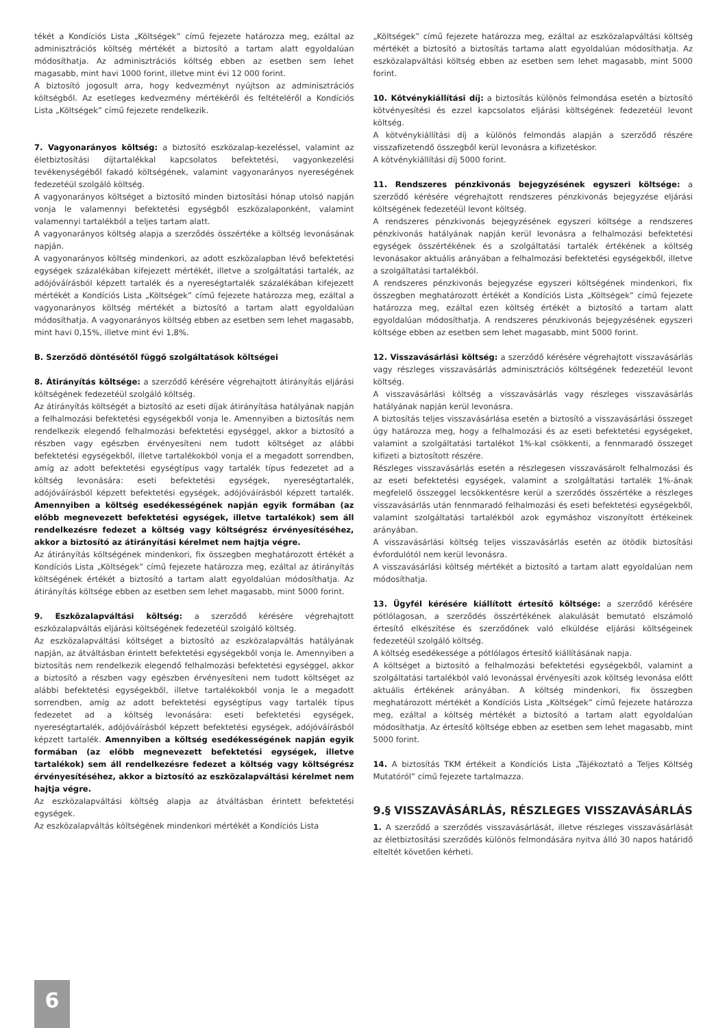tékét a Kondíciós Lista „Költségek” című fejezete határozza meg, ezáltal az adminisztrációs költség mértékét a biztosító a tartam alatt egyoldalúan módosíthatja. Az adminisztrációs költség ebben az esetben sem lehet magasabb, mint havi 1000 forint, illetve mint évi 12 000 forint.
A biztosító jogosult arra, hogy kedvezményt nyújtson az adminisztrációs költségből. Az esetleges kedvezmény mértékéről és feltételéről a Kondíciós Lista „Költségek” című fejezete rendelkezik.
7. Vagyonarányos költség: a biztosító eszközalap-kezeléssel, valamint az életbiztosítási díjtartalékkal kapcsolatos befektetési, vagyonkezelési tevékenységéből fakadó költségének, valamint vagyonarányos nyereségének fedezetéül szolgáló költség.
A vagyonarányos költséget a biztosító minden biztosítási hónap utolsó napján vonja le valamennyi befektetési egységből eszközalaponként, valamint valamennyi tartalékból a teljes tartam alatt.
A vagyonarányos költség alapja a szerződés összértéke a költség levonásának napján.
A vagyonarányos költség mindenkori, az adott eszközalapban lévő befektetési egységek százalékában kifejezett mértékét, illetve a szolgáltatási tartalék, az adójóváírásból képzett tartalék és a nyereségtartalék százalékában kifejezett mértékét a Kondíciós Lista „Költségek” című fejezete határozza meg, ezáltal a vagyonarányos költség mértékét a biztosító a tartam alatt egyoldalúan módosíthatja. A vagyonarányos költség ebben az esetben sem lehet magasabb, mint havi 0,15%, illetve mint évi 1,8%.
B. Szerződő döntésétől függő szolgáltatások költségei
8. Átirányítás költsége: a szerződő kérésére végrehajtott átirányítás eljárási költségének fedezetéül szolgáló költség.
Az átirányítás költségét a biztosító az eseti díjak átirányítása hatályának napján a felhalmozási befektetési egységekből vonja le. Amennyiben a biztosítás nem rendelkezik elegendő felhalmozási befektetési egységgel, akkor a biztosító a részben vagy egészben érvényesíteni nem tudott költséget az alábbi befektetési egységekből, illetve tartalékokból vonja el a megadott sorrendben, amíg az adott befektetési egységtípus vagy tartalék típus fedezetet ad a költség levonására: eseti befektetési egységek, nyereségtartalék, adójóváírásból képzett befektetési egységek, adójóváírásból képzett tartalék. Amennyiben a költség esedékességének napján egyik formában (az előbb megnevezett befektetési egységek, illetve tartalékok) sem áll rendelkezésre fedezet a költség vagy költségrész érvényesítéséhez, akkor a biztosító az átirányítási kérelmet nem hajtja végre.
Az átirányítás költségének mindenkori, fix összegben meghatározott értékét a Kondíciós Lista „Költségek” című fejezete határozza meg, ezáltal az átirányítás költségének értékét a biztosító a tartam alatt egyoldalúan módosíthatja. Az átirányítás költsége ebben az esetben sem lehet magasabb, mint 5000 forint.
9. Eszközalapváltási költség: a szerződő kérésére végrehajtott eszközalapváltás eljárási költségének fedezetéül szolgáló költség.
Az eszközalapváltási költséget a biztosító az eszközalapváltás hatályának napján, az átváltásban érintett befektetési egységekből vonja le. Amennyiben a biztosítás nem rendelkezik elegendő felhalmozási befektetési egységgel, akkor a biztosító a részben vagy egészben érvényesíteni nem tudott költséget az alábbi befektetési egységekből, illetve tartalékokból vonja le a megadott sorrendben, amíg az adott befektetési egységtípus vagy tartalék típus fedezetet ad a költség levonására: eseti befektetési egységek, nyereségtartalék, adójóváírásból képzett befektetési egységek, adójóváírásból képzett tartalék. Amennyiben a költség esedékességének napján egyik formában (az előbb megnevezett befektetési egységek, illetve tartalékok) sem áll rendelkezésre fedezet a költség vagy költségrész érvényesítéséhez, akkor a biztosító az eszközalapváltási kérelmet nem hajtja végre.
Az eszközalapváltási költség alapja az átváltásban érintett befektetési egységek.
Az eszközalapváltás költségének mindenkori mértékét a Kondíciós Lista
„Költségek” című fejezete határozza meg, ezáltal az eszközalapváltási költség mértékét a biztosító a biztosítás tartama alatt egyoldalúan módosíthatja. Az eszközalapváltási költség ebben az esetben sem lehet magasabb, mint 5000 forint.
10. Kötvénykiállítási díj: a biztosítás különös felmondása esetén a biztosító kötvényesítési és ezzel kapcsolatos eljárási költségének fedezetéül levont költség.
A kötvénykiállítási díj a különös felmondás alapján a szerződő részére visszafizetendő összegből kerül levonásra a kifizetéskor.
A kötvénykiállítási díj 5000 forint.
11. Rendszeres pénzkivonás bejegyzésének egyszeri költsége: a szerződő kérésére végrehajtott rendszeres pénzkivonás bejegyzése eljárási költségének fedezetéül levont költség.
A rendszeres pénzkivonás bejegyzésének egyszeri költsége a rendszeres pénzkivonás hatályának napján kerül levonásra a felhalmozási befektetési egységek összértékének és a szolgáltatási tartalék értékének a költség levonásakor aktuális arányában a felhalmozási befektetési egységekből, illetve a szolgáltatási tartalékból.
A rendszeres pénzkivonás bejegyzése egyszeri költségének mindenkori, fix összegben meghatározott értékét a Kondíciós Lista „Költségek” című fejezete határozza meg, ezáltal ezen költség értékét a biztosító a tartam alatt egyoldalúan módosíthatja. A rendszeres pénzkivonás bejegyzésének egyszeri költsége ebben az esetben sem lehet magasabb, mint 5000 forint.
12. Visszavásárlási költség: a szerződő kérésére végrehajtott visszavásárlás vagy részleges visszavásárlás adminisztrációs költségének fedezetéül levont költség.
A visszavásárlási költség a visszavásárlás vagy részleges visszavásárlás hatályának napján kerül levonásra.
A biztosítás teljes visszavásárlása esetén a biztosító a visszavásárlási összeget úgy határozza meg, hogy a felhalmozási és az eseti befektetési egységeket, valamint a szolgáltatási tartalékot 1%-kal csökkenti, a fennmaradó összeget kifizeti a biztosított részére.
Részleges visszavásárlás esetén a részlegesen visszavásárolt felhalmozási és az eseti befektetési egységek, valamint a szolgáltatási tartalék 1%-ának megfelelő összeggel lecsökkentésre kerül a szerződés összértéke a részleges visszavásárlás után fennmaradó felhalmozási és eseti befektetési egységekből, valamint szolgáltatási tartalékból azok egymáshoz viszonyított értékeinek arányában.
A visszavásárlási költség teljes visszavásárlás esetén az ötödik biztosítási évfordulótól nem kerül levonásra.
A visszavásárlási költség mértékét a biztosító a tartam alatt egyoldalúan nem módosíthatja.
13. Ügyfél kérésére kiállított értesítő költsége: a szerződő kérésére pótlólagosan, a szerződés összértékének alakulását bemutató elszámoló értesítő elkészítése és szerződőnek való elküldése eljárási költségeinek fedezetéül szolgáló költség.
A költség esedékessége a pótlólagos értesítő kiállításának napja.
A költséget a biztosító a felhalmozási befektetési egységekből, valamint a szolgáltatási tartalékból való levonással érvényesíti azok költség levonása előtt aktuális értékének arányában. A költség mindenkori, fix összegben meghatározott mértékét a Kondíciós Lista „Költségek” című fejezete határozza meg, ezáltal a költség mértékét a biztosító a tartam alatt egyoldalúan módosíthatja. Az értesítő költsége ebben az esetben sem lehet magasabb, mint 5000 forint.
14. A biztosítás TKM értékeit a Kondíciós Lista „Tájékoztató a Teljes Költség Mutatóról” című fejezete tartalmazza.
9.§ VISSZAVÁSÁRLÁS, RÉSZLEGES VISSZAVÁSÁRLÁS
1. A szerződő a szerződés visszavásárlását, illetve részleges visszavásárlását az életbiztosítási szerződés különös felmondására nyitva álló 30 napos határidő elteltét követően kérheti.
6